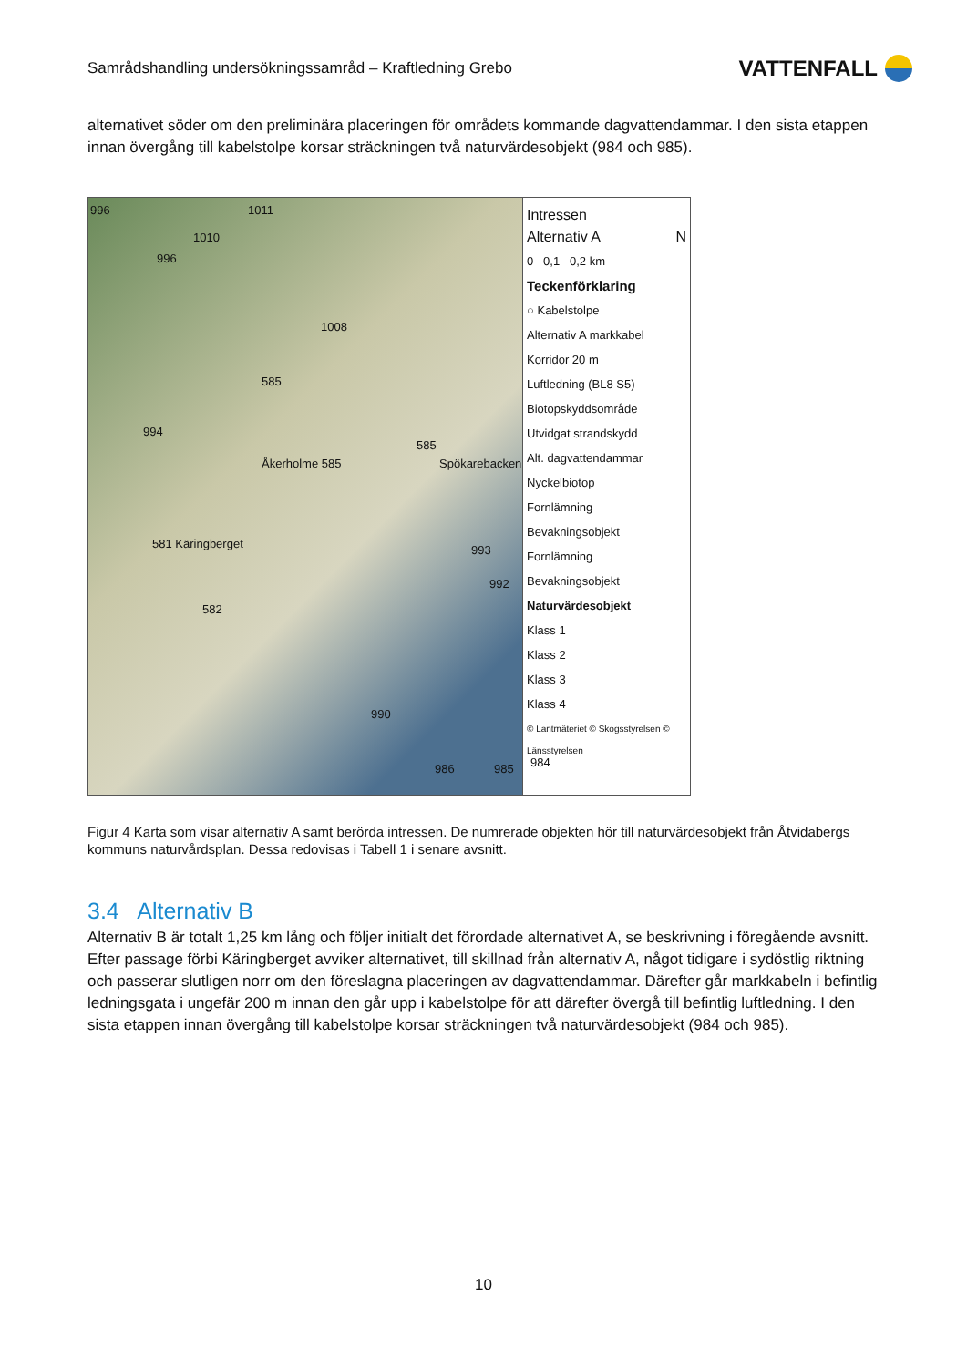Samrådshandling undersökningssamråd – Kraftledning Grebo VATTENFALL
alternativet söder om den preliminära placeringen för områdets kommande dagvattendammar. I den sista etappen innan övergång till kabelstolpe korsar sträckningen två naturvärdesobjekt (984 och 985).
996 1011
1010
996
1008
585
994
Åkerholme 585
585
Spökarebacken
581 Käringberget 993
992
582
990
986 985 984
Intressen
Alternativ A N
0 0,1 0,2 km
Teckenförklaring
○ Kabelstolpe
Alternativ A markkabel
Korridor 20 m
Luftledning (BL8 S5)
Biotopskyddsområde
Utvidgat strandskydd
Alt. dagvattendammar
Nyckelbiotop
Fornlämning
Bevakningsobjekt
Fornlämning
Bevakningsobjekt
Naturvärdesobjekt
Klass 1
Klass 2
Klass 3
Klass 4
© Lantmäteriet © Skogsstyrelsen © Länsstyrelsen
Figur 4 Karta som visar alternativ A samt berörda intressen. De numrerade objekten hör till naturvärdesobjekt från Åtvidabergs kommuns naturvårdsplan. Dessa redovisas i Tabell 1 i senare avsnitt.
3.4 Alternativ B
Alternativ B är totalt 1,25 km lång och följer initialt det förordade alternativet A, se beskrivning i föregående avsnitt. Efter passage förbi Käringberget avviker alternativet, till skillnad från alternativ A, något tidigare i sydöstlig riktning och passerar slutligen norr om den föreslagna placeringen av dagvattendammar. Därefter går markkabeln i befintlig ledningsgata i ungefär 200 m innan den går upp i kabelstolpe för att därefter övergå till befintlig luftledning. I den sista etappen innan övergång till kabelstolpe korsar sträckningen två naturvärdesobjekt (984 och 985).
10